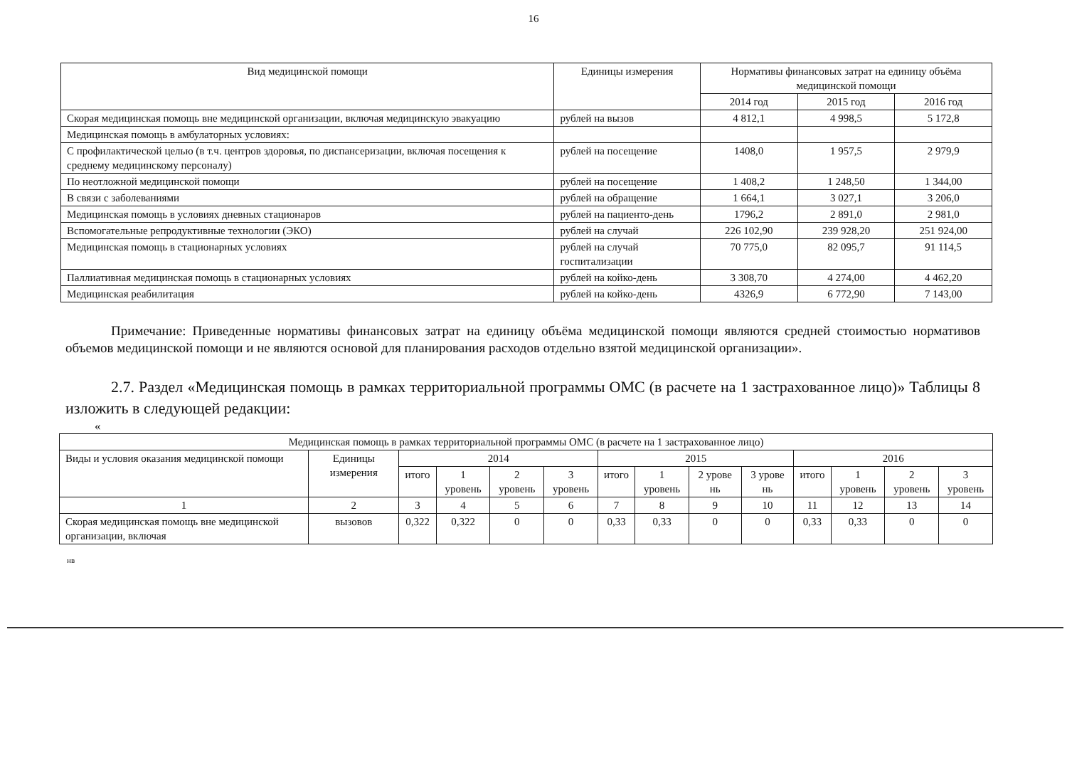16
| Вид медицинской помощи | Единицы измерения | Нормативы финансовых затрат на единицу объёма медицинской помощи | | |
| --- | --- | --- | --- | --- |
| | | 2014 год | 2015 год | 2016 год |
| Скорая медицинская помощь вне медицинской организации, включая медицинскую эвакуацию | рублей на вызов | 4 812,1 | 4 998,5 | 5 172,8 |
| Медицинская помощь в амбулаторных условиях: | | | | |
| С профилактической целью (в т.ч. центров здоровья, по диспансеризации, включая посещения к среднему медицинскому персоналу) | рублей на посещение | 1408,0 | 1 957,5 | 2 979,9 |
| По неотложной медицинской помощи | рублей на посещение | 1 408,2 | 1 248,50 | 1 344,00 |
| В связи с заболеваниями | рублей на обращение | 1 664,1 | 3 027,1 | 3 206,0 |
| Медицинская помощь в условиях дневных стационаров | рублей на пациенто-день | 1796,2 | 2 891,0 | 2 981,0 |
| Вспомогательные репродуктивные технологии (ЭКО) | рублей на случай | 226 102,90 | 239 928,20 | 251 924,00 |
| Медицинская помощь в стационарных условиях | рублей на случай госпитализации | 70 775,0 | 82 095,7 | 91 114,5 |
| Паллиативная медицинская помощь в стационарных условиях | рублей на койко-день | 3 308,70 | 4 274,00 | 4 462,20 |
| Медицинская реабилитация | рублей на койко-день | 4326,9 | 6 772,90 | 7 143,00 |
Примечание: Приведенные нормативы финансовых затрат на единицу объёма медицинской помощи являются средней стоимостью нормативов объемов медицинской помощи и не являются основой для планирования расходов отдельно взятой медицинской организации».
2.7. Раздел «Медицинская помощь в рамках территориальной программы ОМС (в расчете на 1 застрахованное лицо)» Таблицы 8 изложить в следующей редакции:
«
| Медицинская помощь в рамках территориальной программы ОМС (в расчете на 1 застрахованное лицо) | | | | | | | | | | | | | |
| --- | --- | --- | --- | --- | --- | --- | --- | --- | --- | --- | --- | --- | --- |
| Виды и условия оказания медицинской помощи | Единицы измерения | 2014 | | | | 2015 | | | | 2016 | | | |
| | | итого | 1 уровень | 2 уровень | 3 уровень | итого | 1 уровень | 2 урове нь | 3 урове нь | итого | 1 уровень | 2 уровень | 3 уровень |
| 1 | 2 | 3 | 4 | 5 | 6 | 7 | 8 | 9 | 10 | 11 | 12 | 13 | 14 |
| Скорая медицинская помощь вне медицинской организации, включая | вызовов | 0,322 | 0,322 | 0 | 0 | 0,33 | 0,33 | 0 | 0 | 0,33 | 0,33 | 0 | 0 |
нв